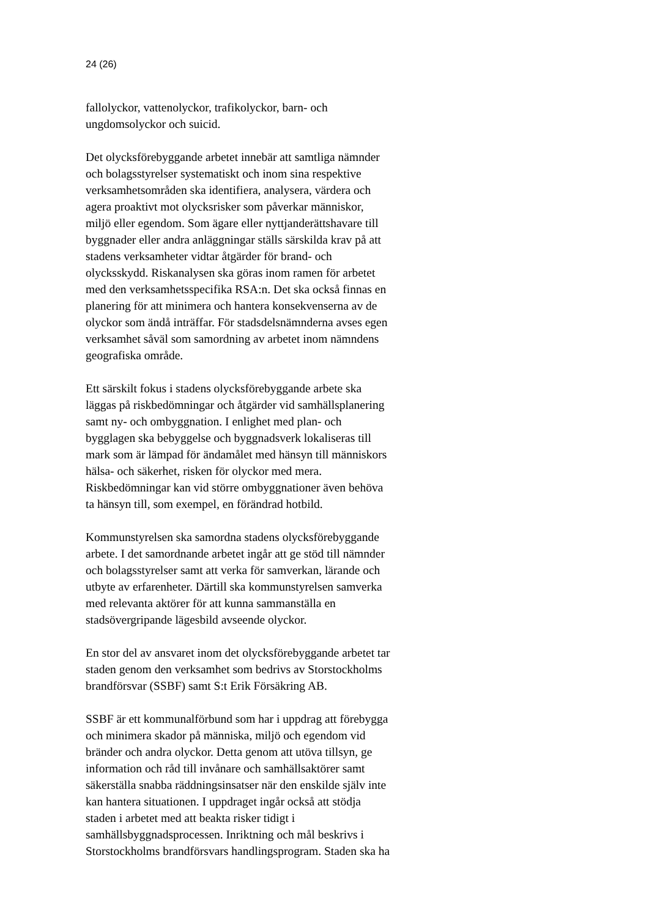24 (26)
fallolyckor, vattenolyckor, trafikolyckor, barn- och
ungdomsolyckor och suicid.
Det olycksförebyggande arbetet innebär att samtliga nämnder
och bolagsstyrelser systematiskt och inom sina respektive
verksamhetsområden ska identifiera, analysera, värdera och
agera proaktivt mot olycksrisker som påverkar människor,
miljö eller egendom. Som ägare eller nyttjanderättshavare till
byggnader eller andra anläggningar ställs särskilda krav på att
stadens verksamheter vidtar åtgärder för brand- och
olycksskydd. Riskanalysen ska göras inom ramen för arbetet
med den verksamhetsspecifika RSA:n. Det ska också finnas en
planering för att minimera och hantera konsekvenserna av de
olyckor som ändå inträffar. För stadsdelsnämnderna avses egen
verksamhet såväl som samordning av arbetet inom nämndens
geografiska område.
Ett särskilt fokus i stadens olycksförebyggande arbete ska
läggas på riskbedömningar och åtgärder vid samhällsplanering
samt ny- och ombyggnation. I enlighet med plan- och
bygglagen ska bebyggelse och byggnadsverk lokaliseras till
mark som är lämpad för ändamålet med hänsyn till människors
hälsa- och säkerhet, risken för olyckor med mera.
Riskbedömningar kan vid större ombyggnationer även behöva
ta hänsyn till, som exempel, en förändrad hotbild.
Kommunstyrelsen ska samordna stadens olycksförebyggande
arbete. I det samordnande arbetet ingår att ge stöd till nämnder
och bolagsstyrelser samt att verka för samverkan, lärande och
utbyte av erfarenheter. Därtill ska kommunstyrelsen samverka
med relevanta aktörer för att kunna sammanställa en
stadsövergripande lägesbild avseende olyckor.
En stor del av ansvaret inom det olycksförebyggande arbetet tar
staden genom den verksamhet som bedrivs av Storstockholms
brandförsvar (SSBF) samt S:t Erik Försäkring AB.
SSBF är ett kommunalförbund som har i uppdrag att förebygga
och minimera skador på människa, miljö och egendom vid
bränder och andra olyckor. Detta genom att utöva tillsyn, ge
information och råd till invånare och samhällsaktörer samt
säkerställa snabba räddningsinsatser när den enskilde själv inte
kan hantera situationen. I uppdraget ingår också att stödja
staden i arbetet med att beakta risker tidigt i
samhällsbyggnadsprocessen. Inriktning och mål beskrivs i
Storstockholms brandförsvars handlingsprogram. Staden ska ha